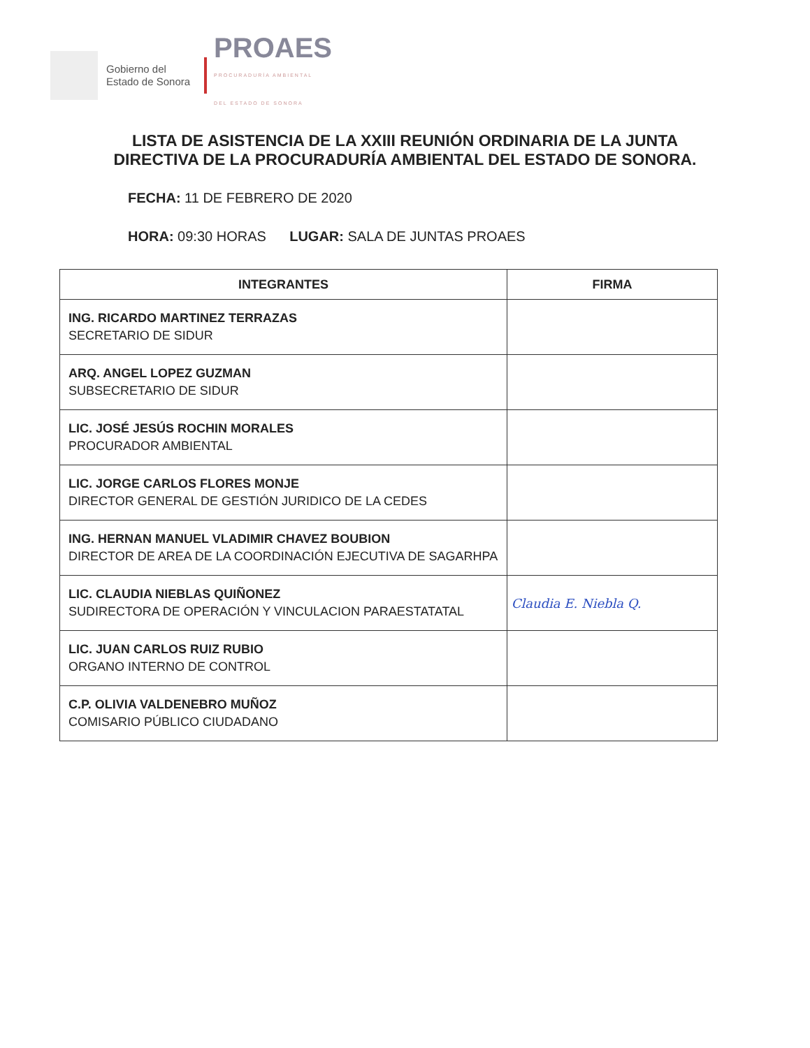Gobierno del
Estado de Sonora
PROAES
PROCURADURÍA AMBIENTAL
DEL ESTADO DE SONORA
LISTA DE ASISTENCIA DE LA XXIII REUNIÓN ORDINARIA DE LA JUNTA DIRECTIVA DE LA PROCURADURÍA AMBIENTAL DEL ESTADO DE SONORA.
FECHA: 11 DE FEBRERO DE 2020
HORA: 09:30 HORAS LUGAR: SALA DE JUNTAS PROAES
| INTEGRANTES | FIRMA |
| --- | --- |
| ING. RICARDO MARTINEZ TERRAZAS SECRETARIO DE SIDUR | |
| ARQ. ANGEL LOPEZ GUZMAN SUBSECRETARIO DE SIDUR | |
| LIC. JOSÉ JESÚS ROCHIN MORALES PROCURADOR AMBIENTAL | |
| LIC. JORGE CARLOS FLORES MONJE DIRECTOR GENERAL DE GESTIÓN JURIDICO DE LA CEDES | |
| ING. HERNAN MANUEL VLADIMIR CHAVEZ BOUBION DIRECTOR DE AREA DE LA COORDINACIÓN EJECUTIVA DE SAGARHPA | |
| LIC. CLAUDIA NIEBLAS QUIÑONEZ SUDIRECTORA DE OPERACIÓN Y VINCULACION PARAESTATATAL | Claudia E. Niebla Q. |
| LIC. JUAN CARLOS RUIZ RUBIO ORGANO INTERNO DE CONTROL | |
| C.P. OLIVIA VALDENEBRO MUÑOZ COMISARIO PÚBLICO CIUDADANO | |